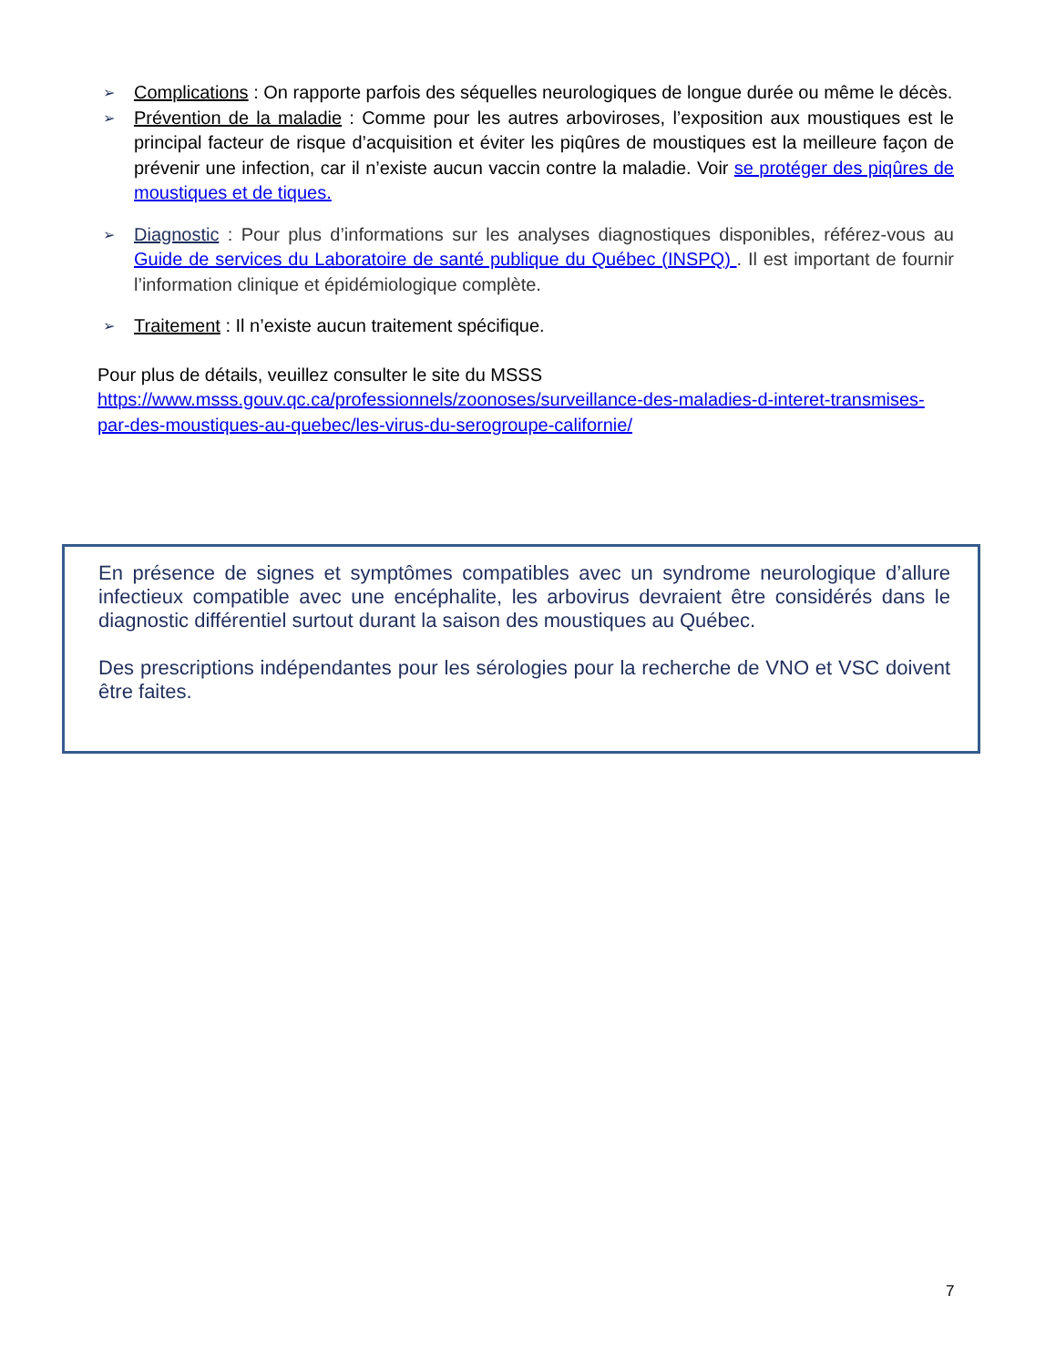➢ Complications : On rapporte parfois des séquelles neurologiques de longue durée ou même le décès.
➢ Prévention de la maladie : Comme pour les autres arboviroses, l’exposition aux moustiques est le principal facteur de risque d’acquisition et éviter les piqûres de moustiques est la meilleure façon de prévenir une infection, car il n’existe aucun vaccin contre la maladie. Voir se protéger des piqûres de moustiques et de tiques.
➢ Diagnostic : Pour plus d’informations sur les analyses diagnostiques disponibles, référez-vous au Guide de services du Laboratoire de santé publique du Québec (INSPQ) . Il est important de fournir l’information clinique et épidémiologique complète.
➢ Traitement : Il n’existe aucun traitement spécifique.
Pour plus de détails, veuillez consulter le site du MSSS
https://www.msss.gouv.qc.ca/professionnels/zoonoses/surveillance-des-maladies-d-interet-transmises-par-des-moustiques-au-quebec/les-virus-du-serogroupe-californie/
En présence de signes et symptômes compatibles avec un syndrome neurologique d’allure infectieux compatible avec une encéphalite, les arbovirus devraient être considérés dans le diagnostic différentiel surtout durant la saison des moustiques au Québec.
Des prescriptions indépendantes pour les sérologies pour la recherche de VNO et VSC doivent être faites.
7